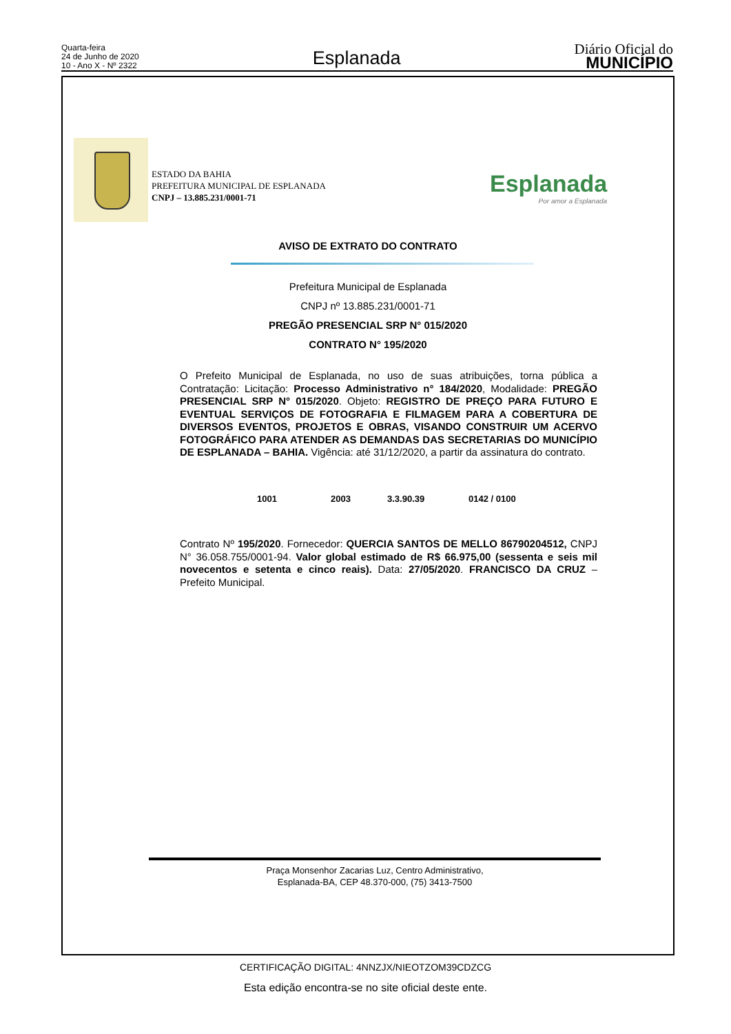Quarta-feira
24 de Junho de 2020
10 - Ano X - Nº 2322
Esplanada
Diário Oficial do
MUNICÍPIO
ESTADO DA BAHIA
PREFEITURA MUNICIPAL DE ESPLANADA
CNPJ – 13.885.231/0001-71
Esplanada
Por amor a Esplanada
AVISO DE EXTRATO DO CONTRATO
Prefeitura Municipal de Esplanada
CNPJ nº 13.885.231/0001-71
PREGÃO PRESENCIAL SRP N° 015/2020
CONTRATO N° 195/2020
O Prefeito Municipal de Esplanada, no uso de suas atribuições, torna pública a Contratação: Licitação: Processo Administrativo n° 184/2020, Modalidade: PREGÃO PRESENCIAL SRP N° 015/2020. Objeto: REGISTRO DE PREÇO PARA FUTURO E EVENTUAL SERVIÇOS DE FOTOGRAFIA E FILMAGEM PARA A COBERTURA DE DIVERSOS EVENTOS, PROJETOS E OBRAS, VISANDO CONSTRUIR UM ACERVO FOTOGRÁFICO PARA ATENDER AS DEMANDAS DAS SECRETARIAS DO MUNICÍPIO DE ESPLANADA – BAHIA. Vigência: até 31/12/2020, a partir da assinatura do contrato.
1001 2003 3.3.90.39 0142 / 0100
Contrato Nº 195/2020. Fornecedor: QUERCIA SANTOS DE MELLO 86790204512, CNPJ N° 36.058.755/0001-94. Valor global estimado de R$ 66.975,00 (sessenta e seis mil novecentos e setenta e cinco reais). Data: 27/05/2020. FRANCISCO DA CRUZ – Prefeito Municipal.
Praça Monsenhor Zacarias Luz, Centro Administrativo,
Esplanada-BA, CEP 48.370-000, (75) 3413-7500
CERTIFICAÇÃO DIGITAL: 4NNZJX/NIEOTZOM39CDZCG
Esta edição encontra-se no site oficial deste ente.